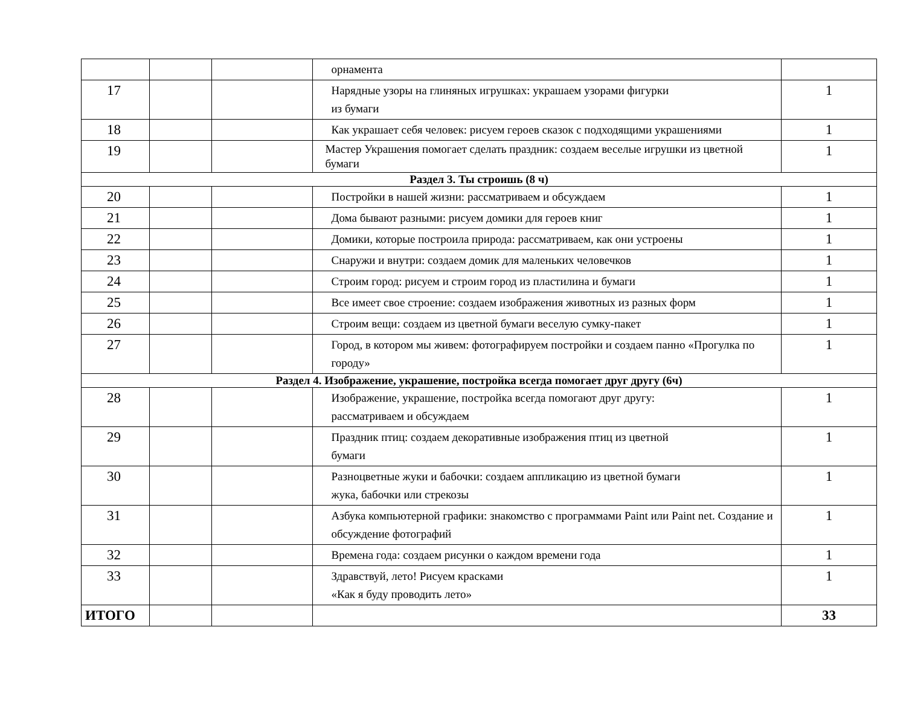| | | | орнамента | |
| 17 | | | Нарядные узоры на глиняных игрушках: украшаем узорами фигурки из бумаги | 1 |
| 18 | | | Как украшает себя человек: рисуем героев сказок с подходящими украшениями | 1 |
| 19 | | | Мастер Украшения помогает сделать праздник: создаем веселые игрушки из цветной бумаги | 1 |
| Раздел 3. Ты строишь (8 ч) | | | | |
| 20 | | | Постройки в нашей жизни: рассматриваем и обсуждаем | 1 |
| 21 | | | Дома бывают разными: рисуем домики для героев книг | 1 |
| 22 | | | Домики, которые построила природа: рассматриваем, как они устроены | 1 |
| 23 | | | Снаружи и внутри: создаем домик для маленьких человечков | 1 |
| 24 | | | Строим город: рисуем и строим город из пластилина и бумаги | 1 |
| 25 | | | Все имеет свое строение: создаем изображения животных из разных форм | 1 |
| 26 | | | Строим вещи: создаем из цветной бумаги веселую сумку-пакет | 1 |
| 27 | | | Город, в котором мы живем: фотографируем постройки и создаем панно «Прогулка по городу» | 1 |
| Раздел 4. Изображение, украшение, постройка всегда помогает друг другу (6ч) | | | | |
| 28 | | | Изображение, украшение, постройка всегда помогают друг другу: рассматриваем и обсуждаем | 1 |
| 29 | | | Праздник птиц: создаем декоративные изображения птиц из цветной бумаги | 1 |
| 30 | | | Разноцветные жуки и бабочки: создаем аппликацию из цветной бумаги жука, бабочки или стрекозы | 1 |
| 31 | | | Азбука компьютерной графики: знакомство с программами Paint или Paint net. Создание и обсуждение фотографий | 1 |
| 32 | | | Времена года: создаем рисунки о каждом времени года | 1 |
| 33 | | | Здравствуй, лето! Рисуем красками «Как я буду проводить лето» | 1 |
| ИТОГО | | | | 33 |